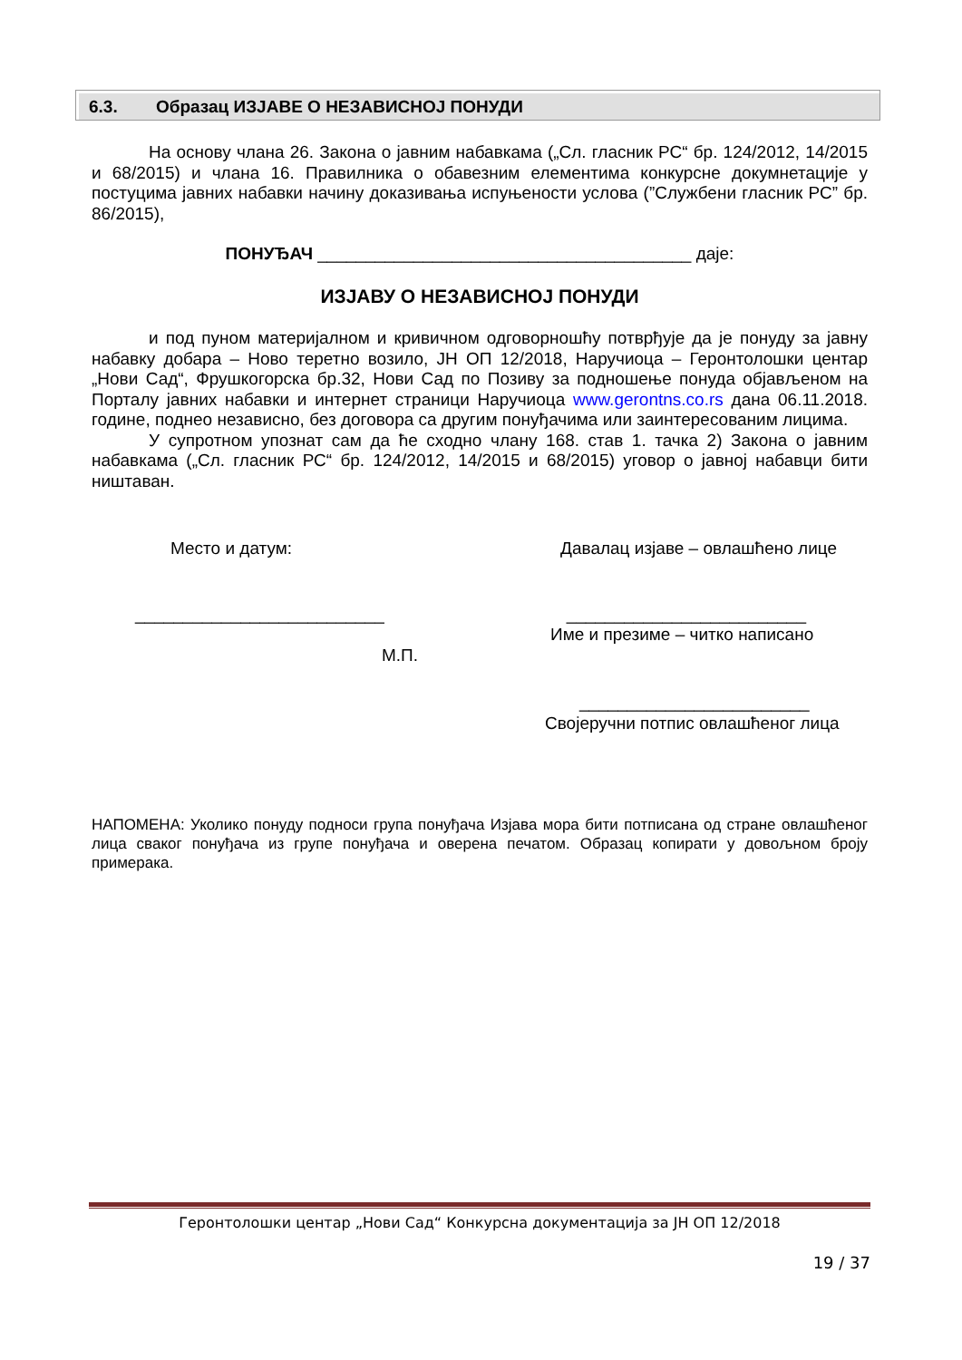6.3. Образац ИЗЈАВЕ О НЕЗАВИСНОЈ ПОНУДИ
На основу члана 26. Закона о јавним набавкама („Сл. гласник РС“ бр. 124/2012, 14/2015 и 68/2015) и члана 16. Правилника о обавезним елементима конкурсне докумнетације у постуцима јавних набавки начину доказивања испуњености услова (”Службени гласник РС” бр. 86/2015),
ПОНУЂАЧ _______________________________________ даје:
ИЗЈАВУ О НЕЗАВИСНОЈ ПОНУДИ
и под пуном материјалном и кривичном одговорношћу потврђује да је понуду за јавну набавку добара – Ново теретно возило, ЈН ОП 12/2018, Наручиоца – Геронтолошки центар „Нови Сад“, Фрушкогорска бр.32, Нови Сад по Позиву за подношење понуда објављеном на Порталу јавних набавки и интернет страници Наручиоца www.gerontns.co.rs дана 06.11.2018. године, поднео независно, без договора са другим понуђачима или заинтересованим лицима.
У супротном упознат сам да ће сходно члану 168. став 1. тачка 2) Закона о јавним набавкама („Сл. гласник РС“ бр. 124/2012, 14/2015 и 68/2015) уговор о јавној набавци бити ништаван.
Место и датум: Давалац изјаве – овлашћено лице
__________________________ _________________________
Име и презиме – читко написано
М.П.
________________________
Својеручни потпис овлашћеног лица
НАПОМЕНА: Уколико понуду подноси група понуђача Изјава мора бити потписана од стране овлашћеног лица сваког понуђача из групе понуђача и оверена печатом. Образац копирати у довољном броју примерака.
Геронтолошки центар „Нови Сад“ Конкурсна документација за ЈН ОП 12/2018
19 / 37